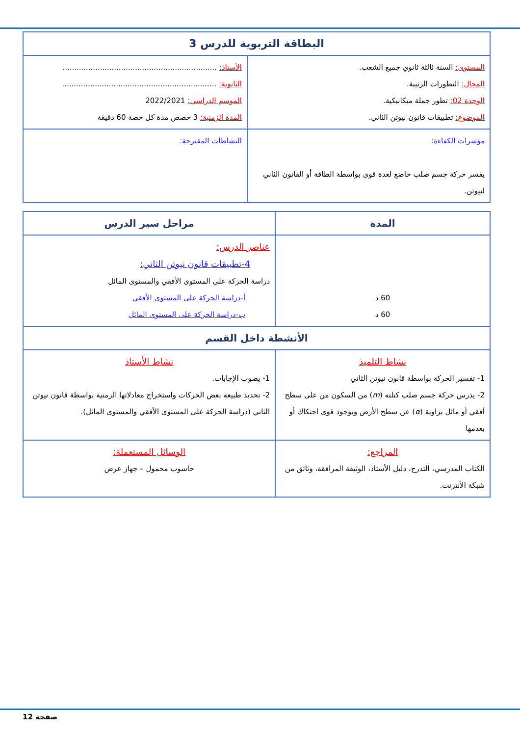| البطاقة التربوية للدرس 3 | |
| المستوى: السنة ثالثة ثانوي جميع الشعب. المجال: التطورات الرتيبة. الوحدة 02: تطور جملة ميكانيكية. الموضوع: تطبيقات قانون نيوتن الثاني. | الأستاذ: .................................................................. الثانوية: .................................................................. الموسم الدراسي: 2022/2021 المدة الزمنية: 3 حصص مدة كل حصة 60 دقيقة |
| مؤشرات الكفاءة: يفسر حركة جسم صلب خاضع لعدة قوى بواسطة الطاقة أو القانون الثاني لنيوتن. | النشاطات المقترحة: |
| المدة | مراحل سير الدرس | |
| --- | --- | --- |
| 60 د 60 د | عناصر الدرس: 4-تطبيقات قانون نيوتن الثاني: دراسة الحركة على المستوى الأفقي والمستوى المائل أ-دراسة الحركة على المستوى الأفقي ب-دراسة الحركة على المستوى المائل | |
| الأنشطة داخل القسم | | |
| نشاط التلميذ 1- تفسير الحركة بواسطة قانون نيوتن الثاني 2- يدرس حركة جسم صلب كتلته ( m ) من السكون من على سطح أفقي أو مائل بزاوية ( α ) عن سطح الأرض وبوجود قوى احتكاك أو بعدمها | | نشاط الأستاذ 1- يصوب الإجابات. 2- تحديد طبيعة بعض الحركات واستخراج معادلاتها الزمنية بواسطة قانون نيوتن الثاني (دراسة الحركة على المستوى الأفقي والمستوى المائل). |
| المراجع: الكتاب المدرسي، التدرج، دليل الأستاذ، الوثيقة المرافقة، وثائق من شبكة الأنترنت. | | الوسائل المستعملة: حاسوب محمول – جهاز عرض |
صفحة 12